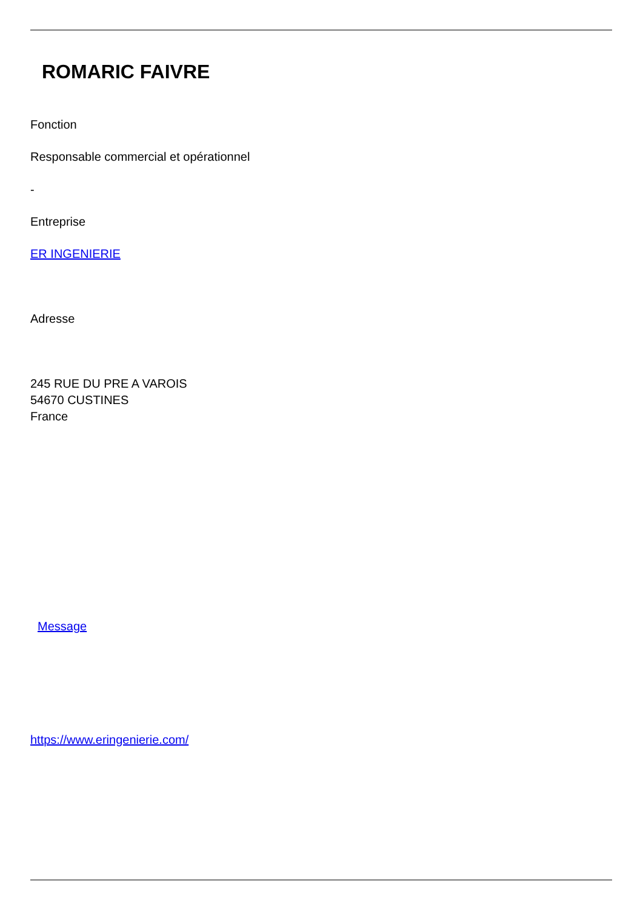ROMARIC FAIVRE
Fonction
Responsable commercial et opérationnel
-
Entreprise
ER INGENIERIE
Adresse
245 RUE DU PRE A VAROIS
54670 CUSTINES
France
Message
https://www.eringenierie.com/